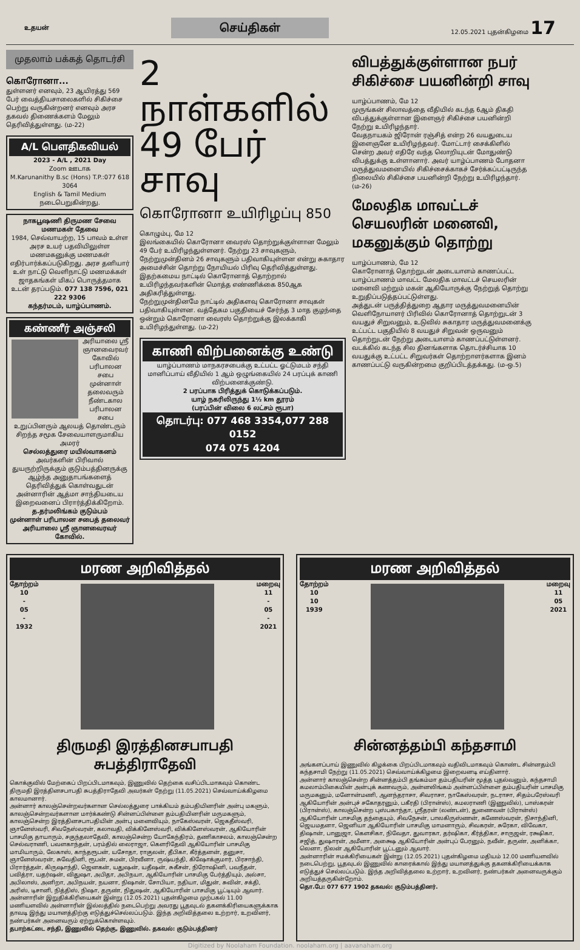உதயன் செய்திகள் 12.05.2021 புதன்கிழமை 17
முதலாம் பக்கத் தொடர்சி
கொரோனா...
துள்ளனர் எனவும், 23 ஆயிரத்து 569 பேர் வைத்தியசாலைகளில் சிகிச்சை பெற்று வருகின்றனர் எனவும் அரச தகவல் திணைக்களம் மேலும் தெரிவித்துள்ளது. (ம-22)
A/L பௌதிகவியல்
2023 - A/L , 2021 Day
Zoom ஊடாக
M.Karunanithy B.sc (Hons) T.P.:077 618 3064
English & Tamil Medium நடைபெறுகின்றது.
நாகபூஷணி திருமண சேவை
மணமகள் தேவை
1984, செவ்வாயற்ற, 15 பாவம் உள்ள அரச உயர் பதவியிலுள்ள மணமகனுக்கு மணமகள் எதிர்பார்க்கப்படுகிறது. அரச தனியார் உள் நாட்டு வெளிநாட்டு மணமக்கள் ஜாதகங்கள் மிகப் பொருத்தமாக உடன் தரப்படும். 077 138 7596, 021 222 9306
கந்தர்மடம், யாழ்ப்பாணம்.
கண்ணீர் அஞ்சலி
அரியாலை ஸ்ரீ ஞானவைரவர் கோவில் பரிபாலன சபை முன்னாள் தலைவரும் நீண்டகால பரிபாலன சபை உறுப்பினரும் ஆலயத் தொண்டரும் சிறந்த சமூக சேவையாளருமாகிய
அமரர்
செல்லத்துரை மயில்வாகனம்
அவர்களின் பிரிவால் துயருற்றிருக்கும் குடும்பத்தினருக்கு ஆழ்ந்த அனுதாபங்களைத் தெரிவித்துக் கொள்வதுடன் அன்னாரின் ஆத்மா சாந்தியடைய இறைவனைப் பிரார்த்திக்கிறோம்.
த.தர்மலிங்கம் குடும்பம்
முன்னாள் பரிபாலன சபைத் தலைவர்
அரியாலை ஸ்ரீ ஞானவைரவர் கோவில்.
2 நாள்களில் 49 பேர் சாவு
கொரோனா உயிரிழப்பு 850
கொழும்பு, மே 12
இலங்கையில் கொரோனா வைரஸ் தொற்றுக்குள்ளான மேலும் 49 பேர் உயிரிழந்துள்ளனர். நேற்று 23 சாவுகளும், நேற்றுமுன்தினம் 26 சாவுகளும் பதிவாகியுள்ளன என்று சுகாதார அமைச்சின் தொற்று நோயியல் பிரிவு தெரிவித்துள்ளது.
இதற்கமைய நாட்டில் கொரோனாத் தொற்றால் உயிரிழந்தவர்களின் மொத்த எண்ணிக்கை 850ஆக அதிகரித்துள்ளது.
நேற்றுமுன்தினமே நாட்டில் அதிகளவு கொரோனா சாவுகள் பதிவாகியுள்ளன. வத்தேகம பகுதியைச் சேர்ந்த 3 மாத குழந்தை ஒன்றும் கொரோனா வைரஸ் தொற்றுக்கு இலக்காகி உயிரிழந்துள்ளது. (ம-22)
காணி விற்பனைக்கு உண்டு
யாழ்ப்பாணம் மாநகரசபைக்கு உட்பட்ட ஓட்டுமடம் சந்தி மானிப்பாய் வீதியில் 1 ஆம் ஒழுங்கையில் 24 பரப்புக் காணி விற்பனைக்குண்டு.
2 பரப்பாக பிரித்துக் கொடுக்கப்படும்.
யாழ் நகரிலிருந்து 1½ km தூரம்
(பரப்பின் விலை 6 லட்சம் ரூபா)
தொடர்பு: 077 468 3354,077 288 0152
074 075 4204
விபத்துக்குள்ளான நபர் சிகிச்சை பயனின்றி சாவு
யாழ்ப்பாணம், மே 12
முருங்கன் சிலாவத்தை வீதியில் கடந்த 6ஆம் திகதி விபத்துக்குள்ளான இளைஞர் சிகிச்சை பயனின்றி நேற்று உயிரிழந்தார்.
வேதநாயகம் ஜிரோன் ரஞ்சித் என்ற 26 வயதுடைய இளைஞனே உயிரிழந்தவர். மோட்டார் சைக்கிளில் சென்ற அவர் எதிரே வந்த லொறியுடன் மோதுண்டு விபத்துக்கு உள்ளானார். அவர் யாழ்ப்பாணம் போதனா மருத்துவமனையில் சிகிச்சைக்காகச் சேர்க்கப்பட்டிருந்த நிலையில் சிகிச்சை பயனின்றி நேற்று உயிரிழந்தார். (ம-26)
மேலதிக மாவட்டச் செயலரின் மனைவி, மகனுக்கும் தொற்று
யாழ்ப்பாணம், மே 12
கொரோனாத் தொற்றுடன் அடையாளம் காணப்பட்ட யாழ்ப்பாணம் மாவட்ட மேலதிக மாவட்டச் செயலரின் மனைவி மற்றும் மகன் ஆகியோருக்கு நேற்றுத் தொற்று உறுதிப்படுத்தப்பட்டுள்ளது.
அத்துடன் பருத்தித்துறை ஆதார மருத்துவமனையின் வெளிநோயாளர் பிரிவில் கொரோனாத் தொற்றுடன் 3 வயதுச் சிறுவனும், உடுவில் சுகாதார மருத்துவமனைக்கு உட்பட்ட பகுதியில் 8 வயதுச் சிறுவன் ஒருவனும் தொற்றுடன் நேற்று அடையாளம் காணப்பட்டுள்ளனர்.
வடக்கில் கடந்த சில தினங்களாக தொடர்ச்சியாக 10 வயதுக்கு உட்பட்ட சிறுவர்கள் தொற்றாளர்களாக இனம் காணப்பட்டு வருகின்றமை குறிப்பிடத்தக்கது. (ம-ஒ.5)
மரண அறிவித்தல்
தோற்றம்
10
-
05
-
1932
மறைவு
11
-
05
-
2021
திருமதி இரத்தினசபாபதி சுபத்திராதேவி
கொக்குவில் மேற்கைப் பிறப்பிடமாகவும், இணுவில் தெற்கை வசிப்பிடமாகவும் கொண்ட திருமதி இரத்தினசபாபதி சுபத்திராதேவி அவர்கள் நேற்று (11.05.2021) செவ்வாய்க்கிழமை காலமானார்.
அன்னார் காலஞ்சென்றவர்களான செல்லத்துரை பாக்கியம் தம்பதியினரின் அன்பு மகளும், காலஞ்சென்றவர்களான மார்க்கண்டு சின்னப்பிள்ளை தம்பதியினரின் மருமகளும், காலஞ்சென்ற இரத்தினசபாபதியின் அன்பு மனைவியும், நாகேஸ்வரன், ஜெகதீஸ்வரி, ஞானேஸ்வரி, சிவநேஸ்வரன், கலாவதி, விக்கினேஸ்வரி, விக்கினேஸ்வரன், ஆகியோரின் பாசமிகு தாயாரும், சகுந்தலாதேவி, காலஞ்சென்ற யோகேந்திரம், தணிகாசலம், காலஞ்சென்ற செல்வராணி, பவளகாந்தன், பரம்தில் லைராஜா, கௌரிதேவி ஆகியோரின் பாசமிகு மாமியாரும், லேகாஸ், காந்தரூபன், யசோதா, ராகுலன், தீபிகா, கீர்த்தனன், தனுசா, ஞானேஸ்வரன், சுவேதினி, ரூபன், சுமன், பிரவீனா, ருஷ்யந்தி, கிஷோக்குமார், பிரசாந்தி, பிரார்த்தன், கிருஷாந்தி, ஜெனகன், யதுஷன், யதீஷன், சுகீசன், நிரோஷினி, பவநீதன், பவித்ரா, யதர்ஷன், விதுஷா, அபிதா, அபிநயா, ஆகியோரின் பாசமிகு பேர்த்தியும், அல்சா, அபிலாஸ், அனிறா, அபிநயன், நயனா, நிஷான், சோபியா, நதியா, மிதுன், சுவின், சக்தி, அரிஸ், டிசானி, நித்திஸ், நிஷா, தருண், நிதுஷன், ஆகியோரின் பாசமிகு பூட்டியும் ஆவார்.
அன்னாரின் இறுதிக்கிரியைகள் இன்று (12.05.2021) புதன்கிழமை முற்பகல் 11.00 மணியளவில் அன்னாரின் இல்லத்தில் நடைபெற்று அவரது பூதவுடல் தகனக்கிரியைகளுக்காக தாவடி இந்து மயானத்திற்கு எடுத்துச்செல்லப்படும். இந்த அறிவித்தலை உற்றார், உறவினர், நண்பர்கள் அனைவரும் ஏற்றுக்கொள்ளவும்.
தபாற்கட்டை சந்தி, இணுவில் தெற்கு, இணுவில். தகவல்: குடும்பத்தினர்
மரண அறிவித்தல்
தோற்றம்
10
10
1939
மறைவு
11
05
2021
சின்னத்தம்பி கந்தசாமி
அங்களப்பாய் இணுவில் கிழக்கை பிறப்பிடமாகவும் வதிவிடமாகவும் கொண்ட சின்னதம்பி கந்தசாமி நேற்று (11.05.2021) செவ்வாய்க்கிழமை இறைவனடி எய்தினார்.
அன்னார் காலஞ்சென்ற சின்னத்தம்பி தங்கம்மா தம்பதியரின் மூத்த புதல்வனும், கந்தசாமி கமலாம்பிகையின் அன்புக் கணவரும், அன்னலிங்கம் அன்னப்பிள்ளை தம்பதியரின் பாசமிகு மருமகனும், மனோன்மணி, ஆனந்தராசா, சிவராசா, நாகேஸ்வரன், நடராசா, சிதம்பரேஸ்வரி ஆகியோரின் அன்புச் சகோதரனும், பகீரதி (பிரான்ஸ்), கமலராணி (இணுவில்), பாஸ்கரன் (பிரான்ஸ்), காலஞ்சென்ற புஸ்பகாந்தா, ஸ்ரீதரன் (லண்டன்), துணைவன் (பிரான்ஸ்) ஆகியோரின் பாசமிகு தந்தையும், சிவநேசன், பாலகிருஸ்ணன், கணேஸ்வரன், நிசாந்தினி, ஜெயமதனா, ஜெனியா ஆகியோரின் பாசமிகு மாமனாரும், சிவகரன், சுரேகா, விவேகா, திஷான், பானுஜா, கௌசிகா, நிவேதா, துவாரகா, தர்ஷிகா, கீர்த்திகா, சாருஜன், ரக்ஷிகா, சஜித், துஷாரன், அமீனா, அக்ஷை ஆகியோரின் அன்புப் பேரனும், நவீன், தருண், அனிக்கா, லெனா, நிலன் ஆகியோரின் பூட்டனும் ஆவார்.
அன்னாரின் ஈமக்கிரியைகள் இன்று (12.05.2021) புதன்கிழமை மதியம் 12.00 மணியளவில் நடைபெற்று, பூதவுடல் இணுவில் காரைக்கால் இந்து மயானத்துக்கு தகனக்கிரியைக்காக எடுத்துச் செல்லப்படும். இந்த அறிவித்தலை உற்றார், உறவினர், நண்பர்கள் அனைவருக்கும் அறியத்தருகின்றோம்.
தொ.பே: 077 677 1902 தகவல்: குடும்பத்தினர்.
Digitized by Noolaham Foundation. noolaham.org | aavanaham.org